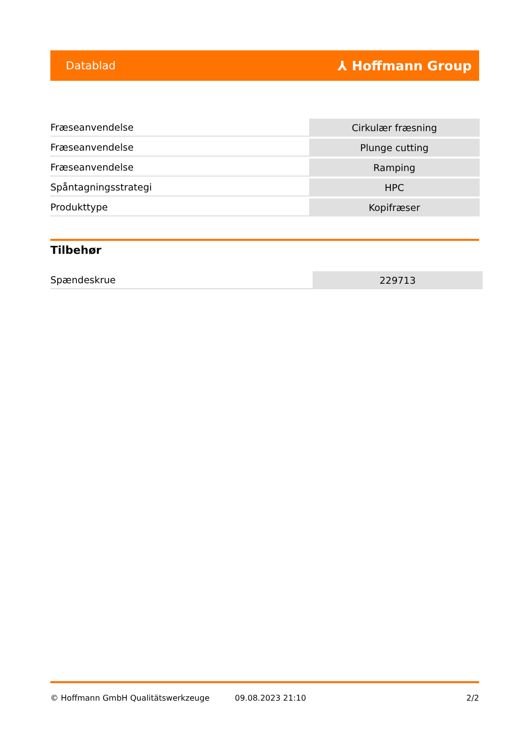Datablad ⅄ Hoffmann Group
| Fræseanvendelse | Cirkulær fræsning |
| Fræseanvendelse | Plunge cutting |
| Fræseanvendelse | Ramping |
| Spåntagningsstrategi | HPC |
| Produkttype | Kopifræser |
Tilbehør
| Spændeskrue | 229713 |
© Hoffmann GmbH Qualitätswerkzeuge 09.08.2023 21:10 2/2